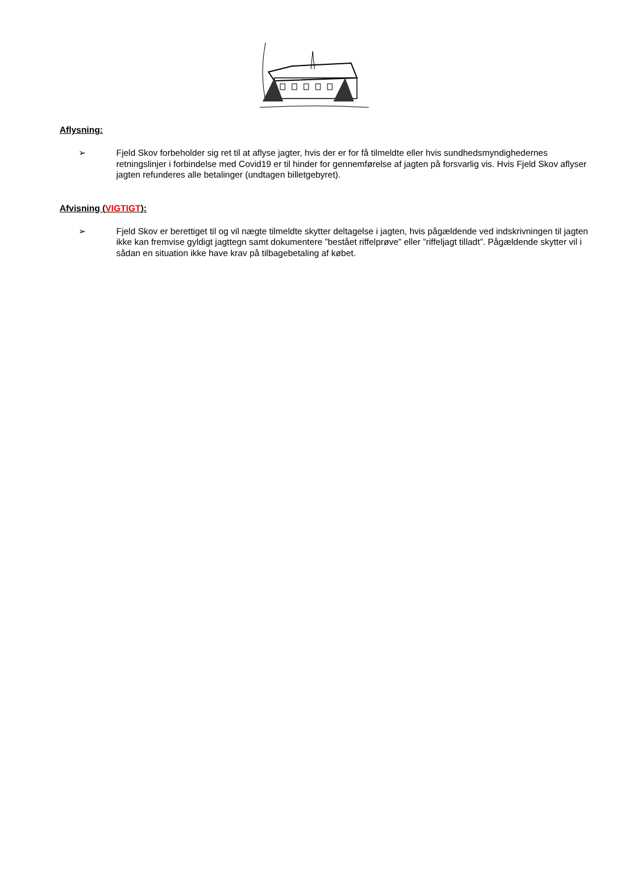Aflysning:
➢ Fjeld Skov forbeholder sig ret til at aflyse jagter, hvis der er for få tilmeldte eller hvis sundhedsmyndighedernes retningslinjer i forbindelse med Covid19 er til hinder for gennemførelse af jagten på forsvarlig vis. Hvis Fjeld Skov aflyser jagten refunderes alle betalinger (undtagen billetgebyret).
Afvisning (VIGTIGT):
➢ Fjeld Skov er berettiget til og vil nægte tilmeldte skytter deltagelse i jagten, hvis pågældende ved indskrivningen til jagten ikke kan fremvise gyldigt jagttegn samt dokumentere ”bestået riffelprøve” eller ”riffeljagt tilladt”. Pågældende skytter vil i sådan en situation ikke have krav på tilbagebetaling af købet.